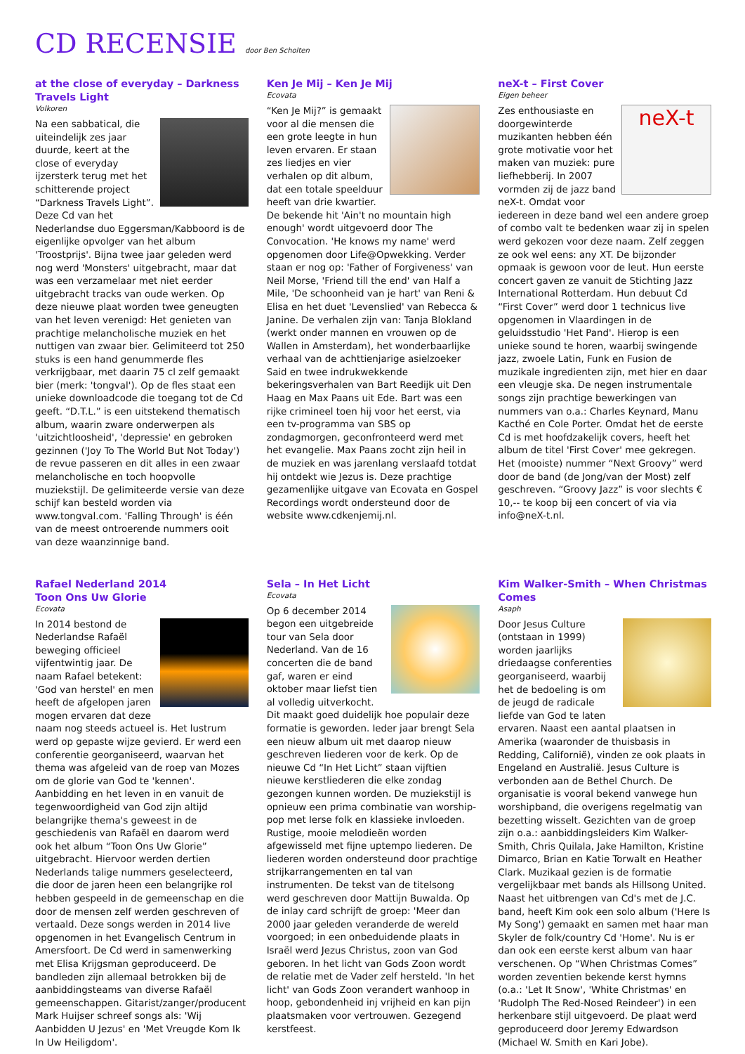CD RECENSIE door Ben Scholten
at the close of everyday – Darkness Travels Light
Volkoren
Na een sabbatical, die uiteindelijk zes jaar duurde, keert at the close of everyday ijzersterk terug met het schitterende project “Darkness Travels Light”. Deze Cd van het Nederlandse duo Eggersman/Kabboord is de eigenlijke opvolger van het album 'Troostprijs'. Bijna twee jaar geleden werd nog werd 'Monsters' uitgebracht, maar dat was een verzamelaar met niet eerder uitgebracht tracks van oude werken. Op deze nieuwe plaat worden twee geneugten van het leven verenigd: Het genieten van prachtige melancholische muziek en het nuttigen van zwaar bier. Gelimiteerd tot 250 stuks is een hand genummerde fles verkrijgbaar, met daarin 75 cl zelf gemaakt bier (merk: 'tongval'). Op de fles staat een unieke downloadcode die toegang tot de Cd geeft. “D.T.L.” is een uitstekend thematisch album, waarin zware onderwerpen als 'uitzichtloosheid', 'depressie' en gebroken gezinnen ('Joy To The World But Not Today') de revue passeren en dit alles in een zwaar melancholische en toch hoopvolle muziekstijl. De gelimiteerde versie van deze schijf kan besteld worden via www.tongval.com. 'Falling Through' is één van de meest ontroerende nummers ooit van deze waanzinnige band.
Ken Je Mij – Ken Je Mij
Ecovata
“Ken Je Mij?” is gemaakt voor al die mensen die een grote leegte in hun leven ervaren. Er staan zes liedjes en vier verhalen op dit album, dat een totale speelduur heeft van drie kwartier. De bekende hit 'Ain't no mountain high enough' wordt uitgevoerd door The Convocation. 'He knows my name' werd opgenomen door Life@Opwekking. Verder staan er nog op: 'Father of Forgiveness' van Neil Morse, 'Friend till the end' van Half a Mile, 'De schoonheid van je hart' van Reni & Elisa en het duet 'Levenslied' van Rebecca & Janine. De verhalen zijn van: Tanja Blokland (werkt onder mannen en vrouwen op de Wallen in Amsterdam), het wonderbaarlijke verhaal van de achttienjarige asielzoeker Said en twee indrukwekkende bekeringsverhalen van Bart Reedijk uit Den Haag en Max Paans uit Ede. Bart was een rijke crimineel toen hij voor het eerst, via een tv-programma van SBS op zondagmorgen, geconfronteerd werd met het evangelie. Max Paans zocht zijn heil in de muziek en was jarenlang verslaafd totdat hij ontdekt wie Jezus is. Deze prachtige gezamenlijke uitgave van Ecovata en Gospel Recordings wordt ondersteund door de website www.cdkenjemij.nl.
neX-t – First Cover
Eigen beheer
neX-t
Zes enthousiaste en doorgewinterde muzikanten hebben één grote motivatie voor het maken van muziek: pure liefhebberij. In 2007 vormden zij de jazz band neX-t. Omdat voor iedereen in deze band wel een andere groep of combo valt te bedenken waar zij in spelen werd gekozen voor deze naam. Zelf zeggen ze ook wel eens: any XT. De bijzonder opmaak is gewoon voor de leut. Hun eerste concert gaven ze vanuit de Stichting Jazz International Rotterdam. Hun debuut Cd “First Cover” werd door 1 technicus live opgenomen in Vlaardingen in de geluidsstudio 'Het Pand'. Hierop is een unieke sound te horen, waarbij swingende jazz, zwoele Latin, Funk en Fusion de muzikale ingredienten zijn, met hier en daar een vleugje ska. De negen instrumentale songs zijn prachtige bewerkingen van nummers van o.a.: Charles Keynard, Manu Kacthé en Cole Porter. Omdat het de eerste Cd is met hoofdzakelijk covers, heeft het album de titel 'First Cover' mee gekregen. Het (mooiste) nummer “Next Groovy” werd door de band (de Jong/van der Most) zelf geschreven. “Groovy Jazz” is voor slechts € 10,-- te koop bij een concert of via via info@neX-t.nl.
Rafael Nederland 2014
Toon Ons Uw Glorie
Ecovata
In 2014 bestond de Nederlandse Rafaël beweging officieel vijfentwintig jaar. De naam Rafael betekent: 'God van herstel' en men heeft de afgelopen jaren mogen ervaren dat deze naam nog steeds actueel is. Het lustrum werd op gepaste wijze gevierd. Er werd een conferentie georganiseerd, waarvan het thema was afgeleid van de roep van Mozes om de glorie van God te 'kennen'. Aanbidding en het leven in en vanuit de tegenwoordigheid van God zijn altijd belangrijke thema's geweest in de geschiedenis van Rafaël en daarom werd ook het album “Toon Ons Uw Glorie” uitgebracht. Hiervoor werden dertien Nederlands talige nummers geselecteerd, die door de jaren heen een belangrijke rol hebben gespeeld in de gemeenschap en die door de mensen zelf werden geschreven of vertaald. Deze songs werden in 2014 live opgenomen in het Evangelisch Centrum in Amersfoort. De Cd werd in samenwerking met Elisa Krijgsman geproduceerd. De bandleden zijn allemaal betrokken bij de aanbiddingsteams van diverse Rafaël gemeenschappen. Gitarist/zanger/producent Mark Huijser schreef songs als: 'Wij Aanbidden U Jezus' en 'Met Vreugde Kom Ik In Uw Heiligdom'.
Sela – In Het Licht
Ecovata
Op 6 december 2014 begon een uitgebreide tour van Sela door Nederland. Van de 16 concerten die de band gaf, waren er eind oktober maar liefst tien al volledig uitverkocht. Dit maakt goed duidelijk hoe populair deze formatie is geworden. Ieder jaar brengt Sela een nieuw album uit met daarop nieuw geschreven liederen voor de kerk. Op de nieuwe Cd “In Het Licht” staan vijftien nieuwe kerstliederen die elke zondag gezongen kunnen worden. De muziekstijl is opnieuw een prima combinatie van worship-pop met Ierse folk en klassieke invloeden. Rustige, mooie melodieën worden afgewisseld met fijne uptempo liederen. De liederen worden ondersteund door prachtige strijkarrangementen en tal van instrumenten. De tekst van de titelsong werd geschreven door Mattijn Buwalda. Op de inlay card schrijft de groep: 'Meer dan 2000 jaar geleden veranderde de wereld voorgoed; in een onbeduidende plaats in Israël werd Jezus Christus, zoon van God geboren. In het licht van Gods Zoon wordt de relatie met de Vader zelf hersteld. 'In het licht' van Gods Zoon verandert wanhoop in hoop, gebondenheid inj vrijheid en kan pijn plaatsmaken voor vertrouwen. Gezegend kerstfeest.
Kim Walker-Smith – When Christmas Comes
Asaph
Door Jesus Culture (ontstaan in 1999) worden jaarlijks driedaagse conferenties georganiseerd, waarbij het de bedoeling is om de jeugd de radicale liefde van God te laten ervaren. Naast een aantal plaatsen in Amerika (waaronder de thuisbasis in Redding, Californië), vinden ze ook plaats in Engeland en Australië. Jesus Culture is verbonden aan de Bethel Church. De organisatie is vooral bekend vanwege hun worshipband, die overigens regelmatig van bezetting wisselt. Gezichten van de groep zijn o.a.: aanbiddingsleiders Kim Walker-Smith, Chris Quilala, Jake Hamilton, Kristine Dimarco, Brian en Katie Torwalt en Heather Clark. Muzikaal gezien is de formatie vergelijkbaar met bands als Hillsong United. Naast het uitbrengen van Cd's met de J.C. band, heeft Kim ook een solo album ('Here Is My Song') gemaakt en samen met haar man Skyler de folk/country Cd 'Home'. Nu is er dan ook een eerste kerst album van haar verschenen. Op “When Christmas Comes” worden zeventien bekende kerst hymns (o.a.: 'Let It Snow', 'White Christmas' en 'Rudolph The Red-Nosed Reindeer') in een herkenbare stijl uitgevoerd. De plaat werd geproduceerd door Jeremy Edwardson (Michael W. Smith en Kari Jobe).